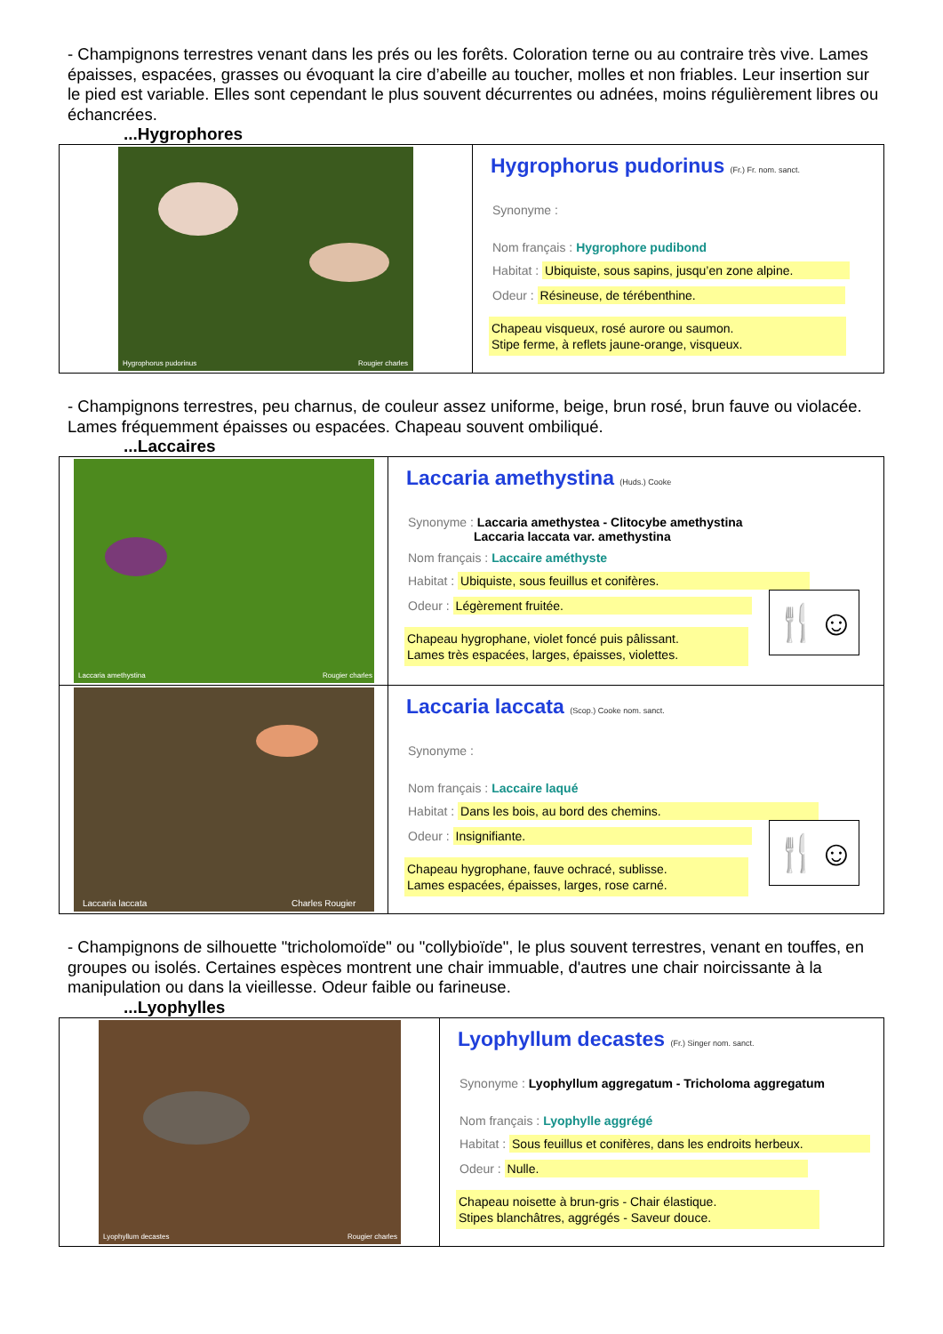- Champignons terrestres venant dans les prés ou les forêts. Coloration terne ou au contraire très vive. Lames épaisses, espacées, grasses ou évoquant la cire d’abeille au toucher, molles et non friables. Leur insertion sur le pied est variable. Elles sont cependant le plus souvent décurrentes ou adnées, moins régulièrement libres ou échancrées.
...Hygrophores
| Hygrophorus pudorinus Rougier charles | Hygrophorus pudorinus (Fr.) Fr. nom. sanct. Synonyme : Nom français : Hygrophore pudibond Habitat : Ubiquiste, sous sapins, jusqu’en zone alpine. Odeur : Résineuse, de térébenthine. Chapeau visqueux, rosé aurore ou saumon. Stipe ferme, à reflets jaune-orange, visqueux. |
- Champignons terrestres, peu charnus, de couleur assez uniforme, beige, brun rosé, brun fauve ou violacée. Lames fréquemment épaisses ou espacées. Chapeau souvent ombiliqué.
...Laccaires
| Laccaria amethystina Rougier charles | Laccaria amethystina (Huds.) Cooke Synonyme : Laccaria amethystea - Clitocybe amethystina Laccaria laccata var. amethystina Nom français : Laccaire améthyste Habitat : Ubiquiste, sous feuillus et conifères. 🍴☺ Odeur : Légèrement fruitée. Chapeau hygrophane, violet foncé puis pâlissant. Lames très espacées, larges, épaisses, violettes. |
| Laccaria laccata Charles Rougier | Laccaria laccata (Scop.) Cooke nom. sanct. Synonyme : Nom français : Laccaire laqué Habitat : Dans les bois, au bord des chemins. 🍴☺ Odeur : Insignifiante. Chapeau hygrophane, fauve ochracé, sublisse. Lames espacées, épaisses, larges, rose carné. |
- Champignons de silhouette "tricholomoïde" ou "collybioïde", le plus souvent terrestres, venant en touffes, en groupes ou isolés. Certaines espèces montrent une chair immuable, d'autres une chair noircissante à la manipulation ou dans la vieillesse. Odeur faible ou farineuse.
...Lyophylles
| Lyophyllum decastes Rougier charles | Lyophyllum decastes (Fr.) Singer nom. sanct. Synonyme : Lyophyllum aggregatum - Tricholoma aggregatum Nom français : Lyophylle aggrégé Habitat : Sous feuillus et conifères, dans les endroits herbeux. Odeur : Nulle. Chapeau noisette à brun-gris - Chair élastique. Stipes blanchâtres, aggrégés - Saveur douce. |